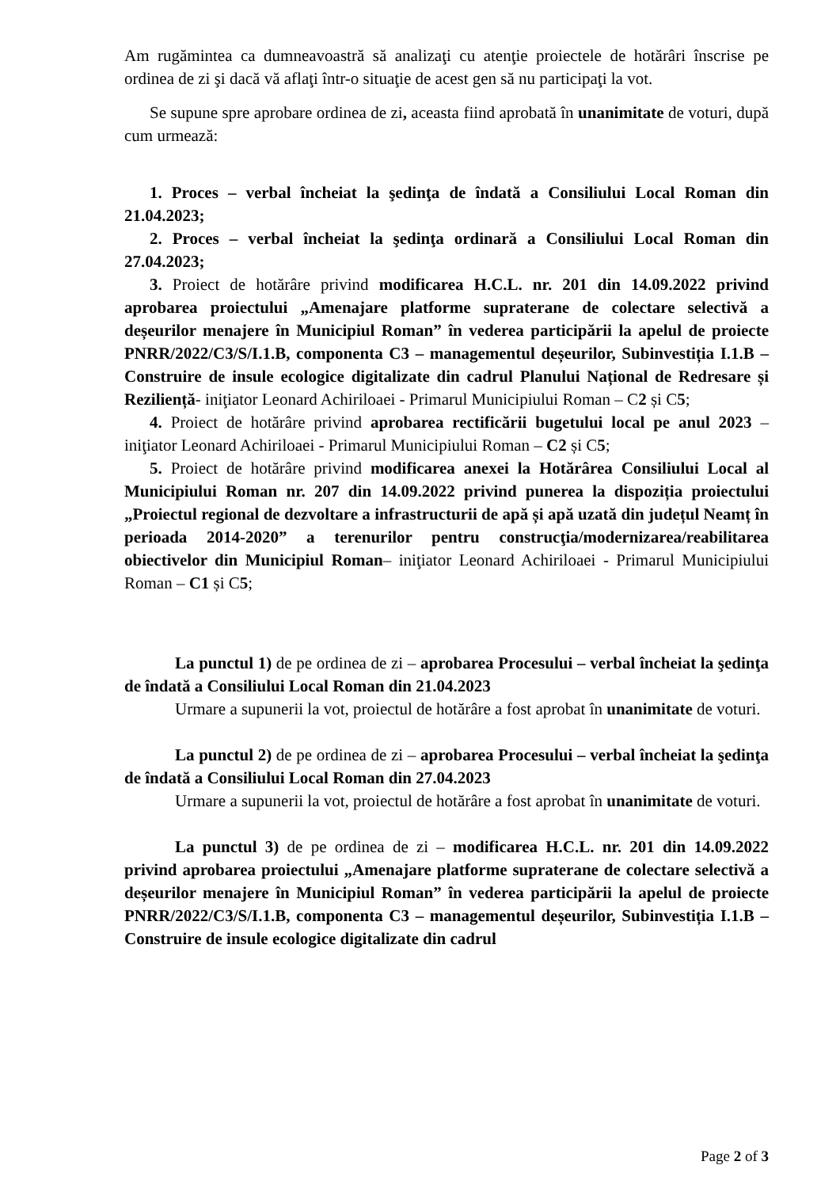Am rugămintea ca dumneavoastră să analizaţi cu atenţie proiectele de hotărâri înscrise pe ordinea de zi şi dacă vă aflaţi într-o situaţie de acest gen să nu participaţi la vot.
Se supune spre aprobare ordinea de zi, aceasta fiind aprobată în unanimitate de voturi, după cum urmează:
1. Proces – verbal încheiat la şedinţa de îndată a Consiliului Local Roman din 21.04.2023;
2. Proces – verbal încheiat la şedinţa ordinară a Consiliului Local Roman din 27.04.2023;
3. Proiect de hotărâre privind modificarea H.C.L. nr. 201 din 14.09.2022 privind aprobarea proiectului „Amenajare platforme supraterane de colectare selectivă a deșeurilor menajere în Municipiul Roman” în vederea participării la apelul de proiecte PNRR/2022/C3/S/I.1.B, componenta C3 – managementul deșeurilor, Subinvestiția I.1.B – Construire de insule ecologice digitalizate din cadrul Planului Național de Redresare și Reziliență- iniţiator Leonard Achiriloaei - Primarul Municipiului Roman – C2 și C5;
4. Proiect de hotărâre privind aprobarea rectificării bugetului local pe anul 2023 – iniţiator Leonard Achiriloaei - Primarul Municipiului Roman – C2 și C5;
5. Proiect de hotărâre privind modificarea anexei la Hotărârea Consiliului Local al Municipiului Roman nr. 207 din 14.09.2022 privind punerea la dispoziția proiectului „Proiectul regional de dezvoltare a infrastructurii de apă și apă uzată din județul Neamț în perioada 2014-2020” a terenurilor pentru construcţia/modernizarea/reabilitarea obiectivelor din Municipiul Roman– iniţiator Leonard Achiriloaei - Primarul Municipiului Roman – C1 și C5;
La punctul 1) de pe ordinea de zi – aprobarea Procesului – verbal încheiat la şedinţa de îndată a Consiliului Local Roman din 21.04.2023
Urmare a supunerii la vot, proiectul de hotărâre a fost aprobat în unanimitate de voturi.
La punctul 2) de pe ordinea de zi – aprobarea Procesului – verbal încheiat la şedinţa de îndată a Consiliului Local Roman din 27.04.2023
Urmare a supunerii la vot, proiectul de hotărâre a fost aprobat în unanimitate de voturi.
La punctul 3) de pe ordinea de zi – modificarea H.C.L. nr. 201 din 14.09.2022 privind aprobarea proiectului „Amenajare platforme supraterane de colectare selectivă a deșeurilor menajere în Municipiul Roman” în vederea participării la apelul de proiecte PNRR/2022/C3/S/I.1.B, componenta C3 – managementul deșeurilor, Subinvestiția I.1.B – Construire de insule ecologice digitalizate din cadrul
Page 2 of 3